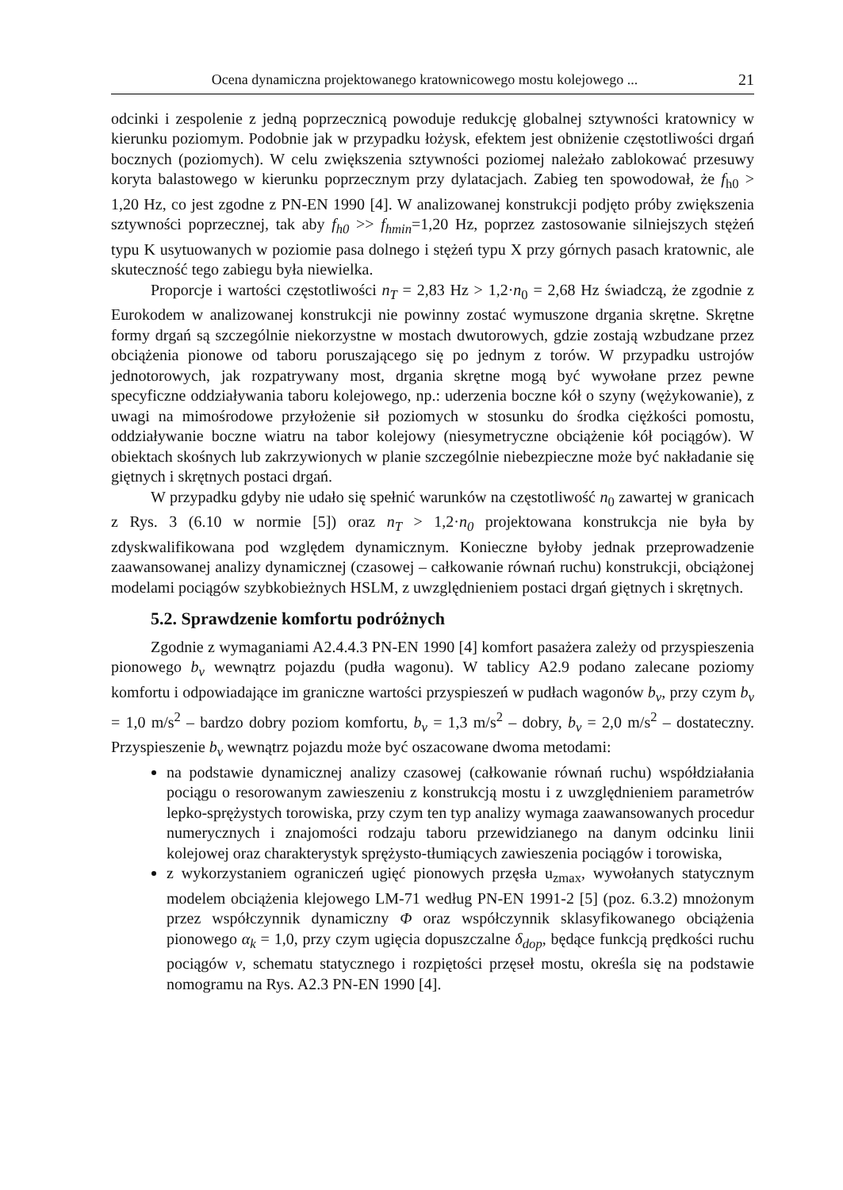Ocena dynamiczna projektowanego kratownicowego mostu kolejowego ... 21
odcinki i zespolenie z jedną poprzecznicą powoduje redukcję globalnej sztywności kratownicy w kierunku poziomym. Podobnie jak w przypadku łożysk, efektem jest obniżenie częstotliwości drgań bocznych (poziomych). W celu zwiększenia sztywności poziomej należało zablokować przesuwy koryta balastowego w kierunku poprzecznym przy dylatacjach. Zabieg ten spowodował, że f<sub>h0</sub> > 1,20 Hz, co jest zgodne z PN-EN 1990 [4]. W analizowanej konstrukcji podjęto próby zwiększenia sztywności poprzecznej, tak aby f<sub>h0</sub> >> f<sub>hmin</sub>=1,20 Hz, poprzez zastosowanie silniejszych stężeń typu K usytuowanych w poziomie pasa dolnego i stężeń typu X przy górnych pasach kratownic, ale skuteczność tego zabiegu była niewielka.
Proporcje i wartości częstotliwości n<sub>T</sub> = 2,83 Hz > 1,2·n<sub>0</sub> = 2,68 Hz świadczą, że zgodnie z Eurokodem w analizowanej konstrukcji nie powinny zostać wymuszone drgania skrętne. Skrętne formy drgań są szczególnie niekorzystne w mostach dwutorowych, gdzie zostają wzbudzane przez obciążenia pionowe od taboru poruszającego się po jednym z torów. W przypadku ustrojów jednotorowych, jak rozpatrywany most, drgania skrętne mogą być wywołane przez pewne specyficzne oddziaływania taboru kolejowego, np.: uderzenia boczne kół o szyny (wężykowanie), z uwagi na mimośrodowe przyłożenie sił poziomych w stosunku do środka ciężkości pomostu, oddziaływanie boczne wiatru na tabor kolejowy (niesymetryczne obciążenie kół pociągów). W obiektach skośnych lub zakrzywionych w planie szczególnie niebezpieczne może być nakładanie się giętnych i skrętnych postaci drgań.
W przypadku gdyby nie udało się spełnić warunków na częstotliwość n<sub>0</sub> zawartej w granicach z Rys. 3 (6.10 w normie [5]) oraz n<sub>T</sub> > 1,2·n<sub>0</sub> projektowana konstrukcja nie była by zdyskwalifikowana pod względem dynamicznym. Konieczne byłoby jednak przeprowadzenie zaawansowanej analizy dynamicznej (czasowej – całkowanie równań ruchu) konstrukcji, obciążonej modelami pociągów szybkobieżnych HSLM, z uwzględnieniem postaci drgań giętnych i skrętnych.
5.2. Sprawdzenie komfortu podróżnych
Zgodnie z wymaganiami A2.4.4.3 PN-EN 1990 [4] komfort pasażera zależy od przyspieszenia pionowego b<sub>v</sub> wewnątrz pojazdu (pudła wagonu). W tablicy A2.9 podano zalecane poziomy komfortu i odpowiadające im graniczne wartości przyspieszeń w pudłach wagonów b<sub>v</sub>, przy czym b<sub>v</sub> = 1,0 m/s<sup>2</sup> – bardzo dobry poziom komfortu, b<sub>v</sub> = 1,3 m/s<sup>2</sup> – dobry, b<sub>v</sub> = 2,0 m/s<sup>2</sup> – dostateczny. Przyspieszenie b<sub>v</sub> wewnątrz pojazdu może być oszacowane dwoma metodami:
na podstawie dynamicznej analizy czasowej (całkowanie równań ruchu) współdziałania pociągu o resorowanym zawieszeniu z konstrukcją mostu i z uwzględnieniem parametrów lepko-sprężystych torowiska, przy czym ten typ analizy wymaga zaawansowanych procedur numerycznych i znajomości rodzaju taboru przewidzianego na danym odcinku linii kolejowej oraz charakterystyk sprężysto-tłumiących zawieszenia pociągów i torowiska,
z wykorzystaniem ograniczeń ugięć pionowych przęsła u<sub>zmax</sub>, wywołanych statycznym modelem obciążenia klejowego LM-71 według PN-EN 1991-2 [5] (poz. 6.3.2) mnożonym przez współczynnik dynamiczny Φ oraz współczynnik sklasyfikowanego obciążenia pionowego α<sub>k</sub> = 1,0, przy czym ugięcia dopuszczalne δ<sub>dop</sub>, będące funkcją prędkości ruchu pociągów v, schematu statycznego i rozpiętości przęseł mostu, określa się na podstawie nomogramu na Rys. A2.3 PN-EN 1990 [4].